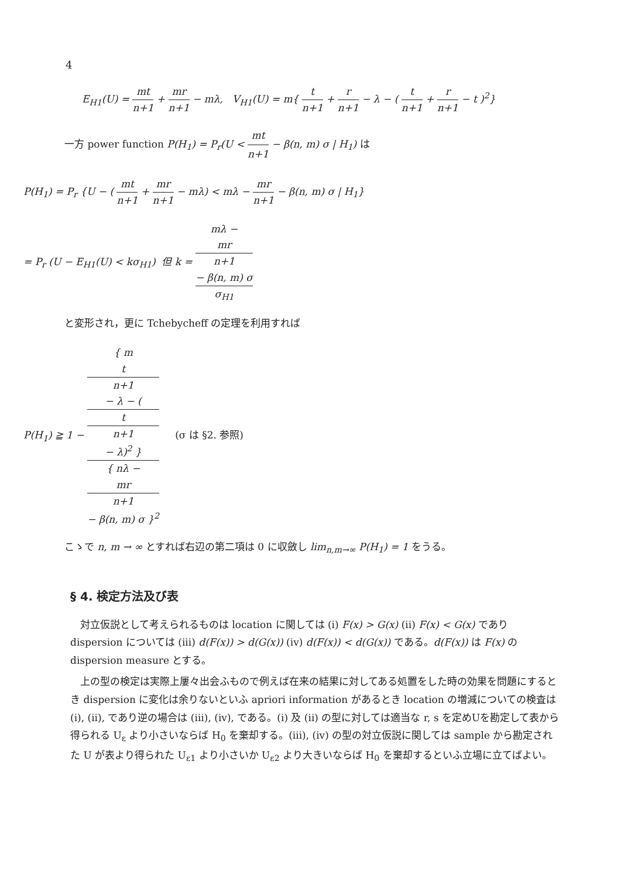4
E<sub>H1</sub>(U) = mt n+1 + mr n+1 − mλ, V<sub>H1</sub>(U) = m{ t n+1 + r n+1 − λ − ( t n+1 + r n+1 − t )<sup>2</sup>}
一方 power function P(H<sub>1</sub>) = P<sub>r</sub>(U < mt n+1 − β(n, m) σ | H<sub>1</sub>) は
P(H<sub>1</sub>) = P<sub>r</sub> {U − ( mt n+1 + mr n+1 − mλ) < mλ − mr n+1 − β(n, m) σ | H<sub>1</sub>}
= P<sub>r</sub> (U − E<sub>H1</sub>(U) < kσ<sub>H1</sub>) 但 k = mλ −
mr
n+1
− β(n, m) σ σ<sub>H1</sub>
と変形され，更に Tchebycheff の定理を利用すれば
P(H<sub>1</sub>) ≧ 1 − { m
t
n+1
− λ − (
t
n+1
− λ)<sup>2</sup> } { nλ −
mr
n+1
− β(n, m) σ }<sup>2</sup> (σ は §2. 参照)
こゝで n, m → ∞ とすれば右辺の第二項は 0 に収斂し lim<sub>n,m→∞</sub> P(H<sub>1</sub>) = 1 をうる。
§ 4. 検定方法及び表
対立仮説として考えられるものは location に関しては (i) F(x) > G(x) (ii) F(x) < G(x) であり dispersion については (iii) d(F(x)) > d(G(x)) (iv) d(F(x)) < d(G(x)) である。d(F(x)) は F(x) の dispersion measure とする。
上の型の検定は実際上屢々出会ふもので例えば在来の結果に対してある処置をした時の効果を問題にするとき dispersion に変化は余りないといふ apriori information があるとき location の増減についての検査は (i), (ii), であり逆の場合は (iii), (iv), である。(i) 及 (ii) の型に対しては適当な r, s を定めUを勘定して表から得られる U<sub>ε</sub> より小さいならば H<sub>0</sub> を棄却する。(iii), (iv) の型の対立仮説に関しては sample から勘定された U が表より得られた U<sub>ε1</sub> より小さいか U<sub>ε2</sub> より大きいならば H<sub>0</sub> を棄却するといふ立場に立てばよい。